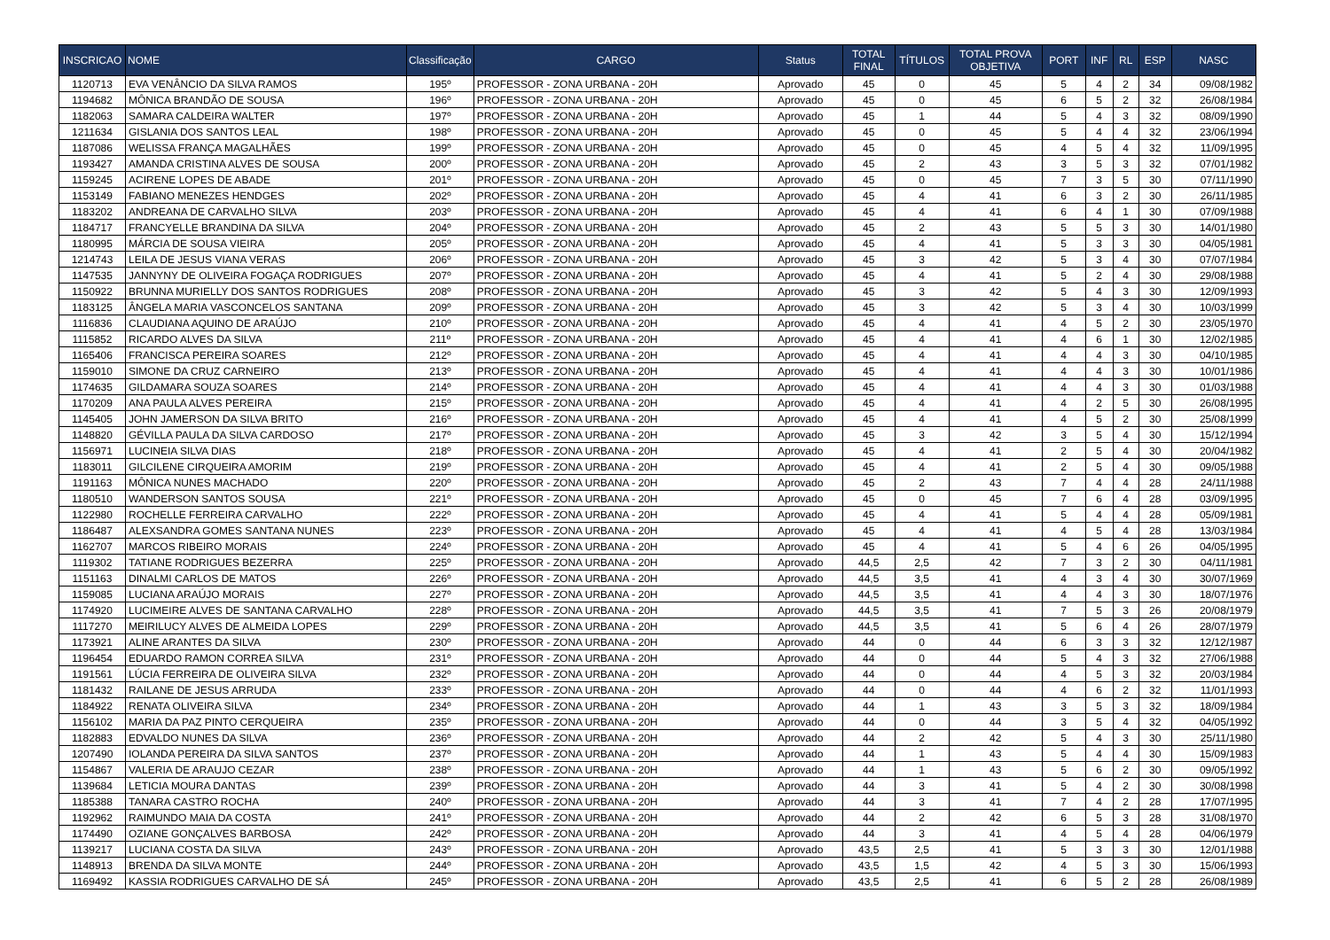| INSCRICAO | NOME | Classificação | CARGO | Status | TOTAL FINAL | TÍTULOS | TOTAL PROVA OBJETIVA | PORT | INF | RL | ESP | NASC |
| --- | --- | --- | --- | --- | --- | --- | --- | --- | --- | --- | --- | --- |
| 1120713 | EVA VENÂNCIO DA SILVA RAMOS | 195º | PROFESSOR - ZONA URBANA - 20H | Aprovado | 45 | 0 | 45 | 5 | 4 | 2 | 34 | 09/08/1982 |
| 1194682 | MÔNICA BRANDÃO DE SOUSA | 196º | PROFESSOR - ZONA URBANA - 20H | Aprovado | 45 | 0 | 45 | 6 | 5 | 2 | 32 | 26/08/1984 |
| 1182063 | SAMARA CALDEIRA WALTER | 197º | PROFESSOR - ZONA URBANA - 20H | Aprovado | 45 | 1 | 44 | 5 | 4 | 3 | 32 | 08/09/1990 |
| 1211634 | GISLANIA DOS SANTOS LEAL | 198º | PROFESSOR - ZONA URBANA - 20H | Aprovado | 45 | 0 | 45 | 5 | 4 | 4 | 32 | 23/06/1994 |
| 1187086 | WELISSA FRANÇA MAGALHÃES | 199º | PROFESSOR - ZONA URBANA - 20H | Aprovado | 45 | 0 | 45 | 4 | 5 | 4 | 32 | 11/09/1995 |
| 1193427 | AMANDA CRISTINA ALVES DE SOUSA | 200º | PROFESSOR - ZONA URBANA - 20H | Aprovado | 45 | 2 | 43 | 3 | 5 | 3 | 32 | 07/01/1982 |
| 1159245 | ACIRENE LOPES DE ABADE | 201º | PROFESSOR - ZONA URBANA - 20H | Aprovado | 45 | 0 | 45 | 7 | 3 | 5 | 30 | 07/11/1990 |
| 1153149 | FABIANO MENEZES HENDGES | 202º | PROFESSOR - ZONA URBANA - 20H | Aprovado | 45 | 4 | 41 | 6 | 3 | 2 | 30 | 26/11/1985 |
| 1183202 | ANDREANA DE CARVALHO SILVA | 203º | PROFESSOR - ZONA URBANA - 20H | Aprovado | 45 | 4 | 41 | 6 | 4 | 1 | 30 | 07/09/1988 |
| 1184717 | FRANCYELLE BRANDINA DA SILVA | 204º | PROFESSOR - ZONA URBANA - 20H | Aprovado | 45 | 2 | 43 | 5 | 5 | 3 | 30 | 14/01/1980 |
| 1180995 | MÁRCIA DE SOUSA VIEIRA | 205º | PROFESSOR - ZONA URBANA - 20H | Aprovado | 45 | 4 | 41 | 5 | 3 | 3 | 30 | 04/05/1981 |
| 1214743 | LEILA DE JESUS VIANA VERAS | 206º | PROFESSOR - ZONA URBANA - 20H | Aprovado | 45 | 3 | 42 | 5 | 3 | 4 | 30 | 07/07/1984 |
| 1147535 | JANNYNY DE OLIVEIRA FOGAÇA RODRIGUES | 207º | PROFESSOR - ZONA URBANA - 20H | Aprovado | 45 | 4 | 41 | 5 | 2 | 4 | 30 | 29/08/1988 |
| 1150922 | BRUNNA MURIELLY DOS SANTOS RODRIGUES | 208º | PROFESSOR - ZONA URBANA - 20H | Aprovado | 45 | 3 | 42 | 5 | 4 | 3 | 30 | 12/09/1993 |
| 1183125 | ÂNGELA MARIA VASCONCELOS SANTANA | 209º | PROFESSOR - ZONA URBANA - 20H | Aprovado | 45 | 3 | 42 | 5 | 3 | 4 | 30 | 10/03/1999 |
| 1116836 | CLAUDIANA AQUINO DE ARAÚJO | 210º | PROFESSOR - ZONA URBANA - 20H | Aprovado | 45 | 4 | 41 | 4 | 5 | 2 | 30 | 23/05/1970 |
| 1115852 | RICARDO ALVES DA SILVA | 211º | PROFESSOR - ZONA URBANA - 20H | Aprovado | 45 | 4 | 41 | 4 | 6 | 1 | 30 | 12/02/1985 |
| 1165406 | FRANCISCA PEREIRA SOARES | 212º | PROFESSOR - ZONA URBANA - 20H | Aprovado | 45 | 4 | 41 | 4 | 4 | 3 | 30 | 04/10/1985 |
| 1159010 | SIMONE DA CRUZ CARNEIRO | 213º | PROFESSOR - ZONA URBANA - 20H | Aprovado | 45 | 4 | 41 | 4 | 4 | 3 | 30 | 10/01/1986 |
| 1174635 | GILDAMARA SOUZA SOARES | 214º | PROFESSOR - ZONA URBANA - 20H | Aprovado | 45 | 4 | 41 | 4 | 4 | 3 | 30 | 01/03/1988 |
| 1170209 | ANA PAULA ALVES PEREIRA | 215º | PROFESSOR - ZONA URBANA - 20H | Aprovado | 45 | 4 | 41 | 4 | 2 | 5 | 30 | 26/08/1995 |
| 1145405 | JOHN JAMERSON DA SILVA BRITO | 216º | PROFESSOR - ZONA URBANA - 20H | Aprovado | 45 | 4 | 41 | 4 | 5 | 2 | 30 | 25/08/1999 |
| 1148820 | GÉVILLA PAULA DA SILVA CARDOSO | 217º | PROFESSOR - ZONA URBANA - 20H | Aprovado | 45 | 3 | 42 | 3 | 5 | 4 | 30 | 15/12/1994 |
| 1156971 | LUCINEIA SILVA DIAS | 218º | PROFESSOR - ZONA URBANA - 20H | Aprovado | 45 | 4 | 41 | 2 | 5 | 4 | 30 | 20/04/1982 |
| 1183011 | GILCILENE CIRQUEIRA AMORIM | 219º | PROFESSOR - ZONA URBANA - 20H | Aprovado | 45 | 4 | 41 | 2 | 5 | 4 | 30 | 09/05/1988 |
| 1191163 | MÔNICA NUNES MACHADO | 220º | PROFESSOR - ZONA URBANA - 20H | Aprovado | 45 | 2 | 43 | 7 | 4 | 4 | 28 | 24/11/1988 |
| 1180510 | WANDERSON SANTOS SOUSA | 221º | PROFESSOR - ZONA URBANA - 20H | Aprovado | 45 | 0 | 45 | 7 | 6 | 4 | 28 | 03/09/1995 |
| 1122980 | ROCHELLE FERREIRA CARVALHO | 222º | PROFESSOR - ZONA URBANA - 20H | Aprovado | 45 | 4 | 41 | 5 | 4 | 4 | 28 | 05/09/1981 |
| 1186487 | ALEXSANDRA GOMES SANTANA NUNES | 223º | PROFESSOR - ZONA URBANA - 20H | Aprovado | 45 | 4 | 41 | 4 | 5 | 4 | 28 | 13/03/1984 |
| 1162707 | MARCOS RIBEIRO MORAIS | 224º | PROFESSOR - ZONA URBANA - 20H | Aprovado | 45 | 4 | 41 | 5 | 4 | 6 | 26 | 04/05/1995 |
| 1119302 | TATIANE RODRIGUES BEZERRA | 225º | PROFESSOR - ZONA URBANA - 20H | Aprovado | 44,5 | 2,5 | 42 | 7 | 3 | 2 | 30 | 04/11/1981 |
| 1151163 | DINALMI CARLOS DE MATOS | 226º | PROFESSOR - ZONA URBANA - 20H | Aprovado | 44,5 | 3,5 | 41 | 4 | 3 | 4 | 30 | 30/07/1969 |
| 1159085 | LUCIANA ARAÚJO MORAIS | 227º | PROFESSOR - ZONA URBANA - 20H | Aprovado | 44,5 | 3,5 | 41 | 4 | 4 | 3 | 30 | 18/07/1976 |
| 1174920 | LUCIMEIRE ALVES DE SANTANA CARVALHO | 228º | PROFESSOR - ZONA URBANA - 20H | Aprovado | 44,5 | 3,5 | 41 | 7 | 5 | 3 | 26 | 20/08/1979 |
| 1117270 | MEIRILUCY ALVES DE ALMEIDA LOPES | 229º | PROFESSOR - ZONA URBANA - 20H | Aprovado | 44,5 | 3,5 | 41 | 5 | 6 | 4 | 26 | 28/07/1979 |
| 1173921 | ALINE ARANTES DA SILVA | 230º | PROFESSOR - ZONA URBANA - 20H | Aprovado | 44 | 0 | 44 | 6 | 3 | 3 | 32 | 12/12/1987 |
| 1196454 | EDUARDO RAMON CORREA SILVA | 231º | PROFESSOR - ZONA URBANA - 20H | Aprovado | 44 | 0 | 44 | 5 | 4 | 3 | 32 | 27/06/1988 |
| 1191561 | LÚCIA FERREIRA DE OLIVEIRA SILVA | 232º | PROFESSOR - ZONA URBANA - 20H | Aprovado | 44 | 0 | 44 | 4 | 5 | 3 | 32 | 20/03/1984 |
| 1181432 | RAILANE DE JESUS ARRUDA | 233º | PROFESSOR - ZONA URBANA - 20H | Aprovado | 44 | 0 | 44 | 4 | 6 | 2 | 32 | 11/01/1993 |
| 1184922 | RENATA OLIVEIRA SILVA | 234º | PROFESSOR - ZONA URBANA - 20H | Aprovado | 44 | 1 | 43 | 3 | 5 | 3 | 32 | 18/09/1984 |
| 1156102 | MARIA DA PAZ PINTO CERQUEIRA | 235º | PROFESSOR - ZONA URBANA - 20H | Aprovado | 44 | 0 | 44 | 3 | 5 | 4 | 32 | 04/05/1992 |
| 1182883 | EDVALDO NUNES DA SILVA | 236º | PROFESSOR - ZONA URBANA - 20H | Aprovado | 44 | 2 | 42 | 5 | 4 | 3 | 30 | 25/11/1980 |
| 1207490 | IOLANDA PEREIRA DA SILVA SANTOS | 237º | PROFESSOR - ZONA URBANA - 20H | Aprovado | 44 | 1 | 43 | 5 | 4 | 4 | 30 | 15/09/1983 |
| 1154867 | VALERIA DE ARAUJO CEZAR | 238º | PROFESSOR - ZONA URBANA - 20H | Aprovado | 44 | 1 | 43 | 5 | 6 | 2 | 30 | 09/05/1992 |
| 1139684 | LETICIA MOURA DANTAS | 239º | PROFESSOR - ZONA URBANA - 20H | Aprovado | 44 | 3 | 41 | 5 | 4 | 2 | 30 | 30/08/1998 |
| 1185388 | TANARA CASTRO ROCHA | 240º | PROFESSOR - ZONA URBANA - 20H | Aprovado | 44 | 3 | 41 | 7 | 4 | 2 | 28 | 17/07/1995 |
| 1192962 | RAIMUNDO MAIA DA COSTA | 241º | PROFESSOR - ZONA URBANA - 20H | Aprovado | 44 | 2 | 42 | 6 | 5 | 3 | 28 | 31/08/1970 |
| 1174490 | OZIANE GONÇALVES BARBOSA | 242º | PROFESSOR - ZONA URBANA - 20H | Aprovado | 44 | 3 | 41 | 4 | 5 | 4 | 28 | 04/06/1979 |
| 1139217 | LUCIANA COSTA DA SILVA | 243º | PROFESSOR - ZONA URBANA - 20H | Aprovado | 43,5 | 2,5 | 41 | 5 | 3 | 3 | 30 | 12/01/1988 |
| 1148913 | BRENDA DA SILVA MONTE | 244º | PROFESSOR - ZONA URBANA - 20H | Aprovado | 43,5 | 1,5 | 42 | 4 | 5 | 3 | 30 | 15/06/1993 |
| 1169492 | KASSIA RODRIGUES CARVALHO DE SÁ | 245º | PROFESSOR - ZONA URBANA - 20H | Aprovado | 43,5 | 2,5 | 41 | 6 | 5 | 2 | 28 | 26/08/1989 |